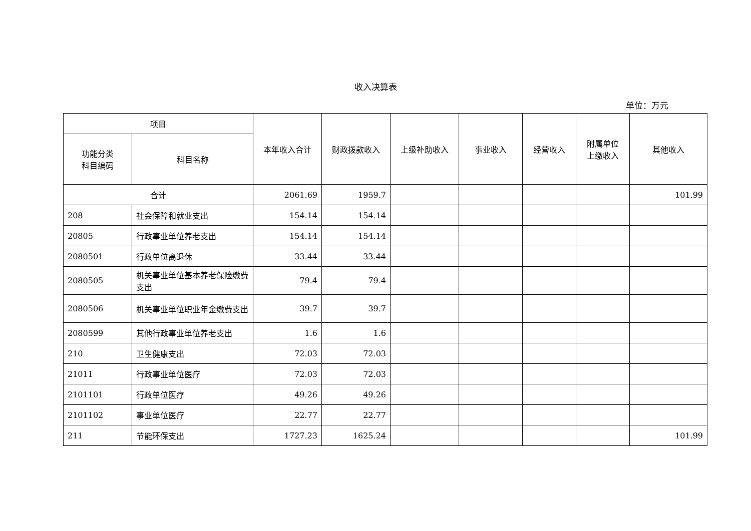收入决算表
单位：万元
| 项目 | | 本年收入合计 | 财政拨款收入 | 上级补助收入 | 事业收入 | 经营收入 | 附属单位 上缴收入 | 其他收入 |
| --- | --- | --- | --- | --- | --- | --- | --- | --- |
| 功能分类 科目编码 | 科目名称 | | | | | | | |
| 合计 | | 2061.69 | 1959.7 | | | | | 101.99 |
| 208 | 社会保障和就业支出 | 154.14 | 154.14 | | | | | |
| 20805 | 行政事业单位养老支出 | 154.14 | 154.14 | | | | | |
| 2080501 | 行政单位离退休 | 33.44 | 33.44 | | | | | |
| 2080505 | 机关事业单位基本养老保险缴费支出 | 79.4 | 79.4 | | | | | |
| 2080506 | 机关事业单位职业年金缴费支出 | 39.7 | 39.7 | | | | | |
| 2080599 | 其他行政事业单位养老支出 | 1.6 | 1.6 | | | | | |
| 210 | 卫生健康支出 | 72.03 | 72.03 | | | | | |
| 21011 | 行政事业单位医疗 | 72.03 | 72.03 | | | | | |
| 2101101 | 行政单位医疗 | 49.26 | 49.26 | | | | | |
| 2101102 | 事业单位医疗 | 22.77 | 22.77 | | | | | |
| 211 | 节能环保支出 | 1727.23 | 1625.24 | | | | | 101.99 |